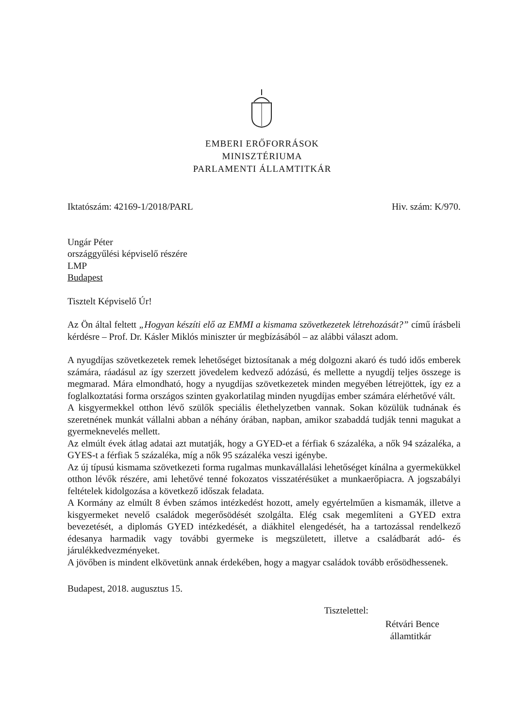EMBERI ERŐFORRÁSOK
MINISZTÉRIUMA
PARLAMENTI ÁLLAMTITKÁR
Iktatószám: 42169-1/2018/PARL Hiv. szám: K/970.
Ungár Péter
országgyűlési képviselő részére
LMP
Budapest
Tisztelt Képviselő Úr!
Az Ön által feltett „Hogyan készíti elő az EMMI a kismama szövetkezetek létrehozását?” című írásbeli kérdésre – Prof. Dr. Kásler Miklós miniszter úr megbízásából – az alábbi választ adom.
A nyugdíjas szövetkezetek remek lehetőséget biztosítanak a még dolgozni akaró és tudó idős emberek számára, ráadásul az így szerzett jövedelem kedvező adózású, és mellette a nyugdíj teljes összege is megmarad. Mára elmondható, hogy a nyugdíjas szövetkezetek minden megyében létrejöttek, így ez a foglalkoztatási forma országos szinten gyakorlatilag minden nyugdíjas ember számára elérhetővé vált.
A kisgyermekkel otthon lévő szülők speciális élethelyzetben vannak. Sokan közülük tudnának és szeretnének munkát vállalni abban a néhány órában, napban, amikor szabaddá tudják tenni magukat a gyermeknevelés mellett.
Az elmúlt évek átlag adatai azt mutatják, hogy a GYED-et a férfiak 6 százaléka, a nők 94 százaléka, a GYES-t a férfiak 5 százaléka, míg a nők 95 százaléka veszi igénybe.
Az új típusú kismama szövetkezeti forma rugalmas munkavállalási lehetőséget kínálna a gyermekükkel otthon lévők részére, ami lehetővé tenné fokozatos visszatérésüket a munkaerőpiacra. A jogszabályi feltételek kidolgozása a következő időszak feladata.
A Kormány az elmúlt 8 évben számos intézkedést hozott, amely egyértelműen a kismamák, illetve a kisgyermeket nevelő családok megerősödését szolgálta. Elég csak megemlíteni a GYED extra bevezetését, a diplomás GYED intézkedését, a diákhitel elengedését, ha a tartozással rendelkező édesanya harmadik vagy további gyermeke is megszületett, illetve a családbarát adó- és járulékkedvezményeket.
A jövőben is mindent elkövetünk annak érdekében, hogy a magyar családok tovább erősödhessenek.
Budapest, 2018. augusztus 15.
Tisztelettel:
Rétvári Bence
államtitkár